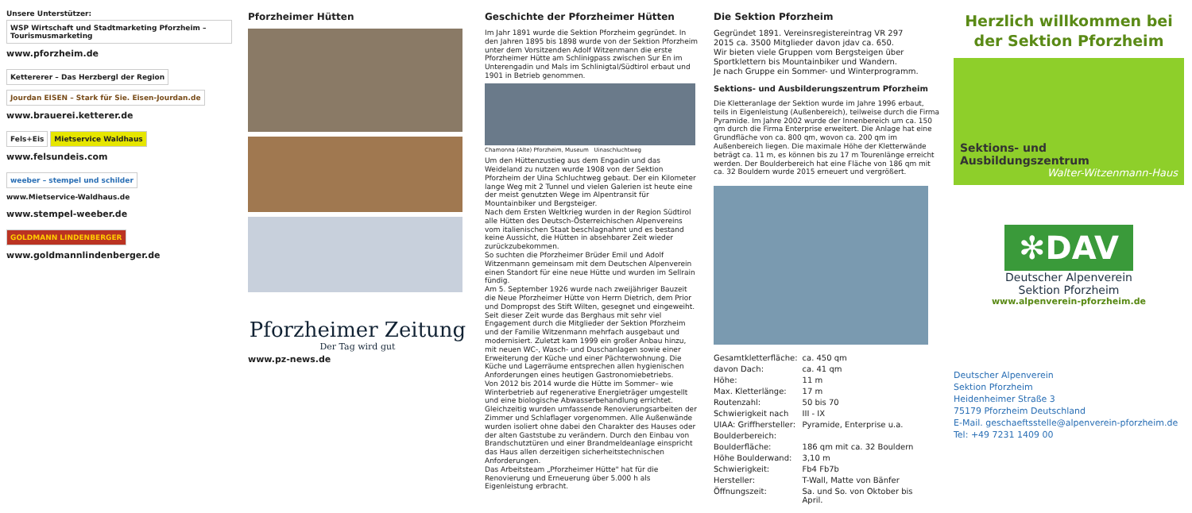Unsere Unterstützer:
WSP Wirtschaft und Stadtmarketing Pforzheim – Tourismusmarketing
www.pforzheim.de
Kettererer – Das Herzbergl der Region
Jourdan EISEN – Stark für Sie. Eisen-Jourdan.de
www.brauerei.ketterer.de
Fels+Eis Mietservice Waldhaus
www.felsundeis.com
weeber – stempel und schilder
www.Mietservice-Waldhaus.de
www.stempel-weeber.de
GOLDMANN LINDENBERGER
www.goldmannlindenberger.de
Pforzheimer Hütten
Pforzheimer Zeitung
Der Tag wird gut
www.pz-news.de
Geschichte der Pforzheimer Hütten
Im Jahr 1891 wurde die Sektion Pforzheim gegründet. In den Jahren 1895 bis 1898 wurde von der Sektion Pforzheim unter dem Vorsitzenden Adolf Witzenmann die erste Pforzheimer Hütte am Schlinigpass zwischen Sur En im Unterengadin und Mals im Schlinigtal/Südtirol erbaut und 1901 in Betrieb genommen.
Chamonna (Alte) Pforzheim, Museum Uinaschluchtweg
Um den Hüttenzustieg aus dem Engadin und das Weideland zu nutzen wurde 1908 von der Sektion Pforzheim der Uina Schluchtweg gebaut. Der ein Kilometer lange Weg mit 2 Tunnel und vielen Galerien ist heute eine der meist genutzten Wege im Alpentransit für Mountainbiker und Bergsteiger.
Nach dem Ersten Weltkrieg wurden in der Region Südtirol alle Hütten des Deutsch-Österreichischen Alpenvereins vom italienischen Staat beschlagnahmt und es bestand keine Aussicht, die Hütten in absehbarer Zeit wieder zurückzubekommen.
So suchten die Pforzheimer Brüder Emil und Adolf Witzenmann gemeinsam mit dem Deutschen Alpenverein einen Standort für eine neue Hütte und wurden im Sellrain fündig.
Am 5. September 1926 wurde nach zweijähriger Bauzeit die Neue Pforzheimer Hütte von Herrn Dietrich, dem Prior und Dompropst des Stift Wilten, gesegnet und eingeweiht.
Seit dieser Zeit wurde das Berghaus mit sehr viel Engagement durch die Mitglieder der Sektion Pforzheim und der Familie Witzenmann mehrfach ausgebaut und modernisiert. Zuletzt kam 1999 ein großer Anbau hinzu, mit neuen WC-, Wasch- und Duschanlagen sowie einer Erweiterung der Küche und einer Pächterwohnung. Die Küche und Lagerräume entsprechen allen hygienischen Anforderungen eines heutigen Gastronomiebetriebs.
Von 2012 bis 2014 wurde die Hütte im Sommer– wie Winterbetrieb auf regenerative Energieträger umgestellt und eine biologische Abwasserbehandlung errichtet. Gleichzeitig wurden umfassende Renovierungsarbeiten der Zimmer und Schlaflager vorgenommen. Alle Außenwände wurden isoliert ohne dabei den Charakter des Hauses oder der alten Gaststube zu verändern. Durch den Einbau von Brandschutztüren und einer Brandmeldeanlage einspricht das Haus allen derzeitigen sicherheitstechnischen Anforderungen.
Das Arbeitsteam „Pforzheimer Hütte" hat für die Renovierung und Erneuerung über 5.000 h als Eigenleistung erbracht.
Die Sektion Pforzheim
Gegründet 1891. Vereinsregistereintrag VR 297
2015 ca. 3500 Mitglieder davon jdav ca. 650.
Wir bieten viele Gruppen vom Bergsteigen über Sportklettern bis Mountainbiker und Wandern.
Je nach Gruppe ein Sommer- und Winterprogramm.
Sektions- und Ausbilderungszentrum Pforzheim
Die Kletteranlage der Sektion wurde im Jahre 1996 erbaut, teils in Eigenleistung (Außenbereich), teilweise durch die Firma Pyramide. Im Jahre 2002 wurde der Innenbereich um ca. 150 qm durch die Firma Enterprise erweitert. Die Anlage hat eine Grundfläche von ca. 800 qm, wovon ca. 200 qm im Außenbereich liegen. Die maximale Höhe der Kletterwände beträgt ca. 11 m, es können bis zu 17 m Tourenlänge erreicht werden. Der Boulderbereich hat eine Fläche von 186 qm mit ca. 32 Bouldern wurde 2015 erneuert und vergrößert.
| Gesamtkletterfläche: | ca. 450 qm |
| davon Dach: | ca. 41 qm |
| Höhe: | 11 m |
| Max. Kletterlänge: | 17 m |
| Routenzahl: | 50 bis 70 |
| Schwierigkeit nach | III - IX |
| UIAA: Griffhersteller: | Pyramide, Enterprise u.a. |
| Boulderbereich: | |
| Boulderfläche: | 186 qm mit ca. 32 Bouldern |
| Höhe Boulderwand: | 3,10 m |
| Schwierigkeit: | Fb4 Fb7b |
| Hersteller: | T-Wall, Matte von Bänfer |
| Öffnungszeit: | Sa. und So. von Oktober bis April. |
Herzlich willkommen bei
der Sektion Pforzheim
Sektions- und Ausbildungszentrum
Walter-Witzenmann-Haus
✻DAV
Deutscher Alpenverein
Sektion Pforzheim
www.alpenverein-pforzheim.de
Deutscher Alpenverein
Sektion Pforzheim
Heidenheimer Straße 3
75179 Pforzheim Deutschland
E-Mail. geschaeftsstelle@alpenverein-pforzheim.de
Tel: +49 7231 1409 00